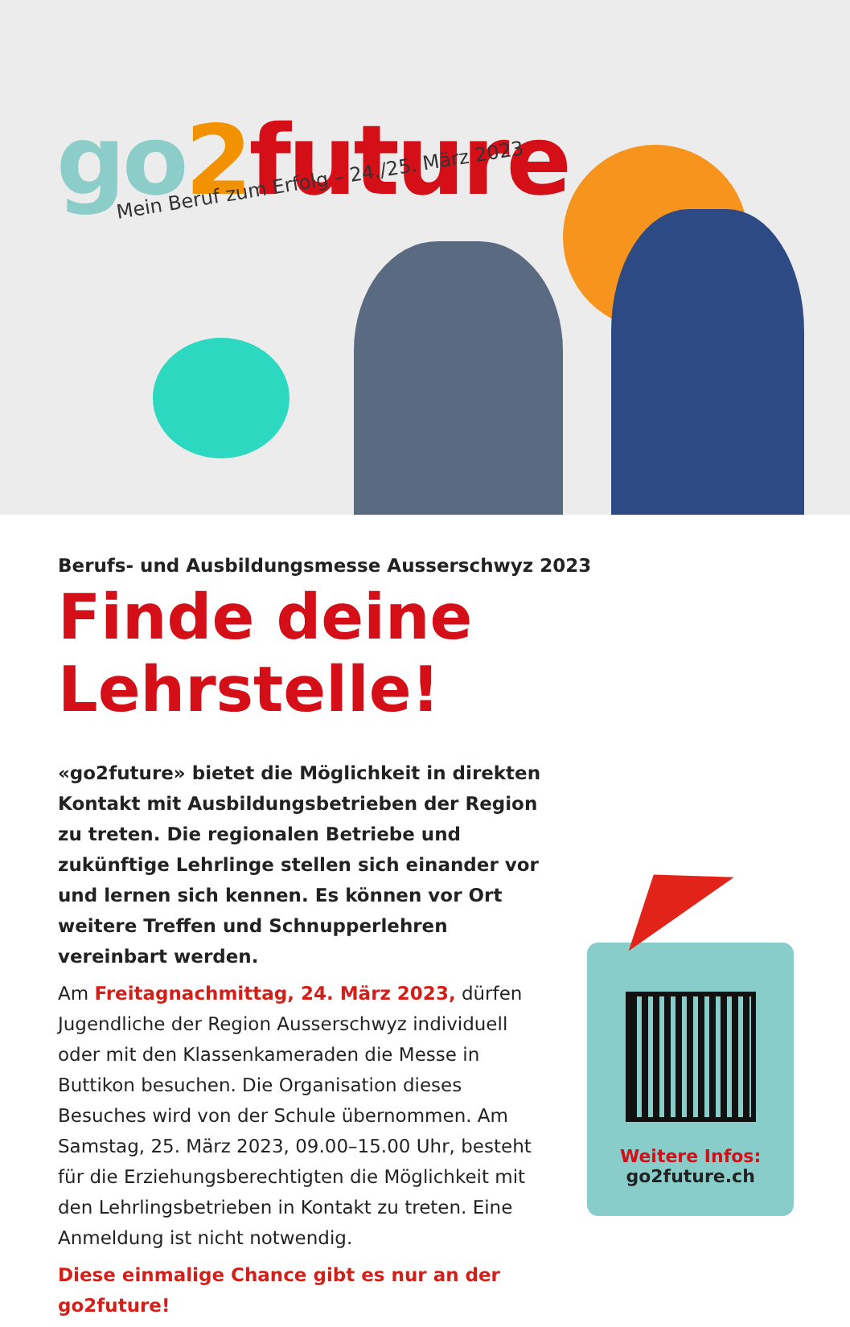go 2 future
Mein Beruf zum Erfolg – 24./25. März 2023
Berufs- und Ausbildungsmesse Ausserschwyz 2023
Finde deine Lehrstelle!
«go2future» bietet die Möglichkeit in direkten Kontakt mit Ausbildungsbetrieben der Region zu treten. Die regionalen Betriebe und zukünftige Lehrlinge stellen sich einander vor und lernen sich kennen. Es können vor Ort weitere Treffen und Schnupperlehren vereinbart werden.
Am Freitagnachmittag, 24. März 2023, dürfen Jugendliche der Region Ausserschwyz individuell oder mit den Klassenkameraden die Messe in Buttikon besuchen. Die Organisation dieses Besuches wird von der Schule übernommen. Am Samstag, 25. März 2023, 09.00–15.00 Uhr, besteht für die Erziehungsberechtigten die Möglichkeit mit den Lehrlingsbetrieben in Kontakt zu treten. Eine Anmeldung ist nicht notwendig.
Diese einmalige Chance gibt es nur an der go2future!
Weitere Infos:
go2future.ch